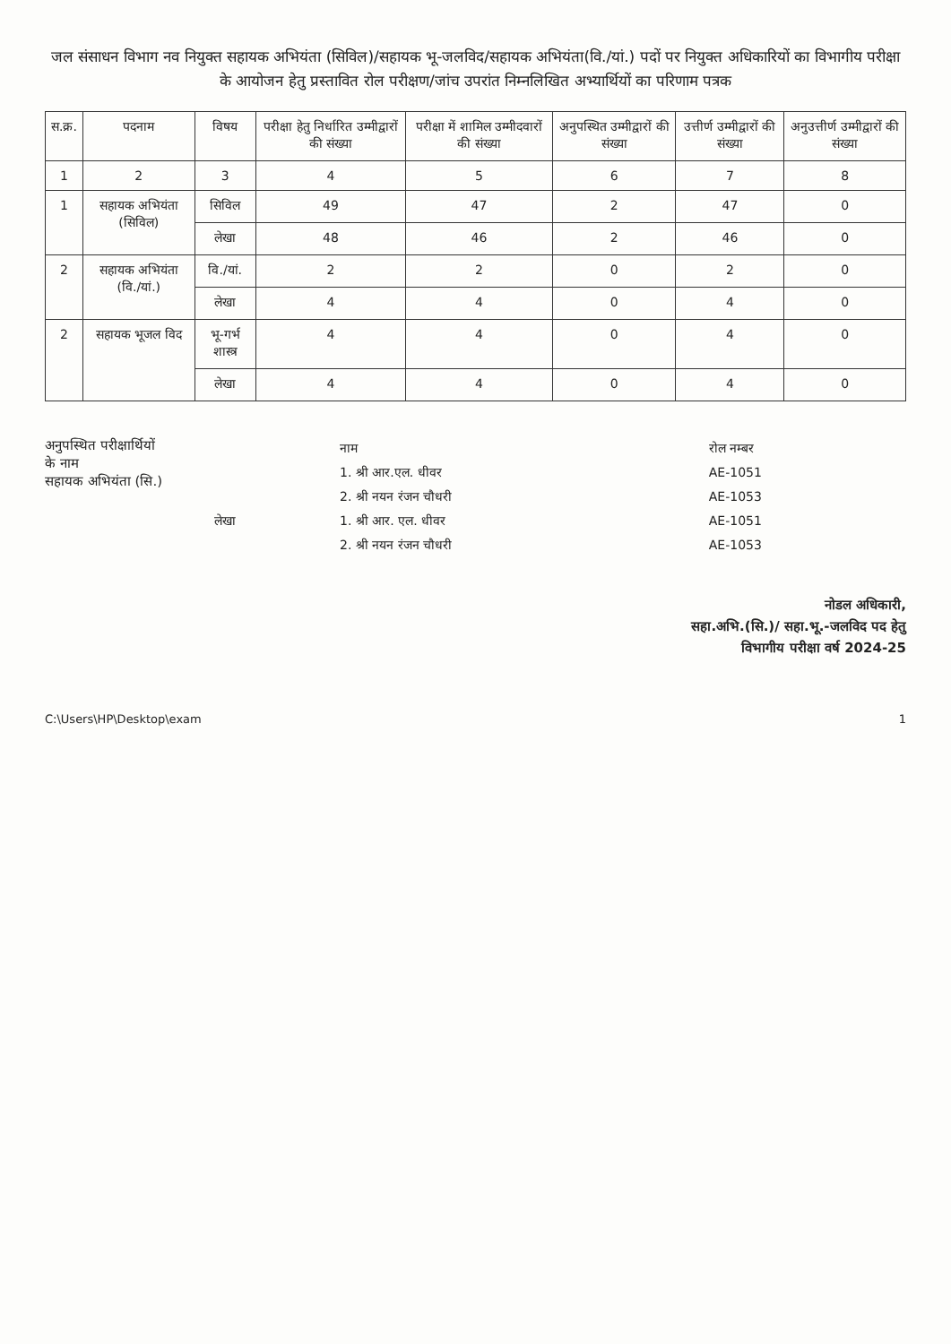जल संसाधन विभाग नव नियुक्त सहायक अभियंता (सिविल)/सहायक भू-जलविद/सहायक अभियंता(वि./यां.) पदों पर नियुक्त अधिकारियों का विभागीय परीक्षा के आयोजन हेतु प्रस्तावित रोल परीक्षण/जांच उपरांत निम्नलिखित अभ्यार्थियों का परिणाम पत्रक
| स.क्र. | पदनाम | विषय | परीक्षा हेतु निर्धारित उम्मीद्वारों की संख्या | परीक्षा में शामिल उम्मीदवारों की संख्या | अनुपस्थित उम्मीद्वारों की संख्या | उत्तीर्ण उम्मीद्वारों की संख्या | अनुउत्तीर्ण उम्मीद्वारों की संख्या |
| --- | --- | --- | --- | --- | --- | --- | --- |
| 1 | 2 | 3 | 4 | 5 | 6 | 7 | 8 |
| 1 | सहायक अभियंता (सिविल) | सिविल | 49 | 47 | 2 | 47 | 0 |
| | | लेखा | 48 | 46 | 2 | 46 | 0 |
| 2 | सहायक अभियंता (वि./यां.) | वि./यां. | 2 | 2 | 0 | 2 | 0 |
| | | लेखा | 4 | 4 | 0 | 4 | 0 |
| 2 | सहायक भूजल विद | भू-गर्भ शास्त्र | 4 | 4 | 0 | 4 | 0 |
| | | लेखा | 4 | 4 | 0 | 4 | 0 |
अनुपस्थित परीक्षार्थियों के नाम
सहायक अभियंता (सि.)
| | नाम | रोल नम्बर |
| | 1. श्री आर.एल. धीवर | AE-1051 |
| | 2. श्री नयन रंजन चौधरी | AE-1053 |
| लेखा | 1. श्री आर. एल. धीवर | AE-1051 |
| | 2. श्री नयन रंजन चौधरी | AE-1053 |
नोडल अधिकारी,
सहा.अभि.(सि.)/ सहा.भू.-जलविद पद हेतु
विभागीय परीक्षा वर्ष 2024-25
C:\Users\HP\Desktop\exam 1